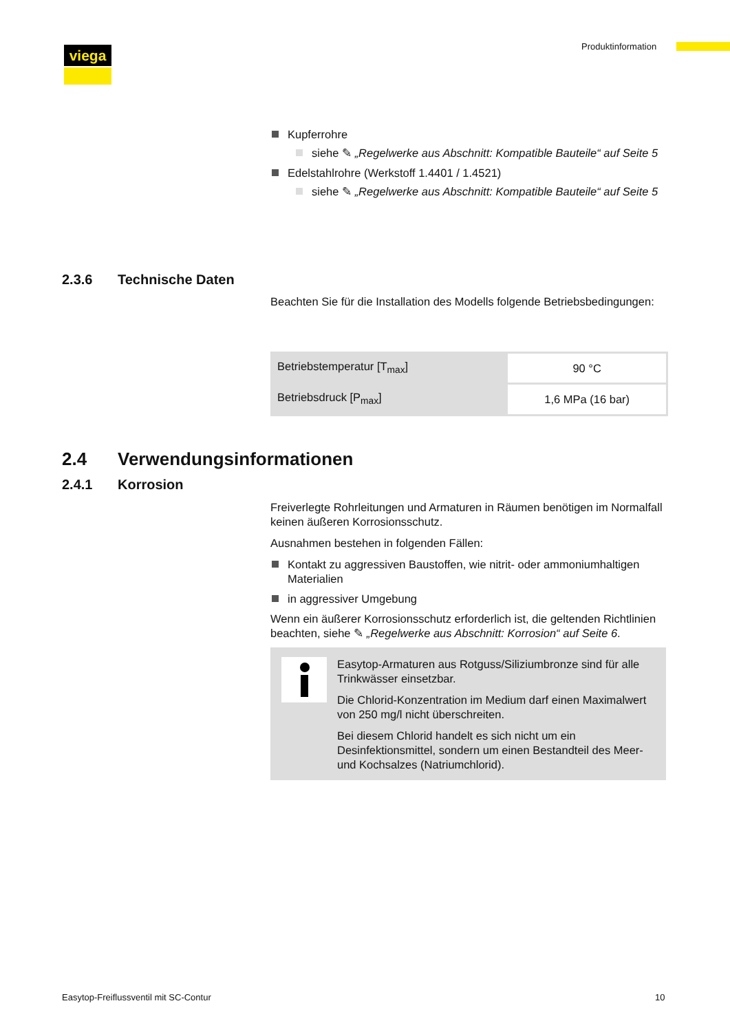viega Produktinformation
Kupferrohre
siehe ✎ „Regelwerke aus Abschnitt: Kompatible Bauteile“ auf Seite 5
Edelstahlrohre (Werkstoff 1.4401 / 1.4521)
siehe ✎ „Regelwerke aus Abschnitt: Kompatible Bauteile“ auf Seite 5
2.3.6 Technische Daten
Beachten Sie für die Installation des Modells folgende Betriebsbedingungen:
| Betriebstemperatur [T<sub>max</sub>] | 90 °C |
| Betriebsdruck [P<sub>max</sub>] | 1,6 MPa (16 bar) |
2.4 Verwendungsinformationen
2.4.1 Korrosion
Freiverlegte Rohrleitungen und Armaturen in Räumen benötigen im Normalfall keinen äußeren Korrosionsschutz.
Ausnahmen bestehen in folgenden Fällen:
Kontakt zu aggressiven Baustoffen, wie nitrit- oder ammoniumhaltigen Materialien
in aggressiver Umgebung
Wenn ein äußerer Korrosionsschutz erforderlich ist, die geltenden Richtlinien beachten, siehe ✎ „Regelwerke aus Abschnitt: Korrosion“ auf Seite 6.
Easytop-Armaturen aus Rotguss/Siliziumbronze sind für alle Trinkwässer einsetzbar.
Die Chlorid-Konzentration im Medium darf einen Maximalwert von 250 mg/l nicht überschreiten.
Bei diesem Chlorid handelt es sich nicht um ein Desinfektionsmittel, sondern um einen Bestandteil des Meer- und Kochsalzes (Natriumchlorid).
Easytop-Freiflussventil mit SC-Contur
10